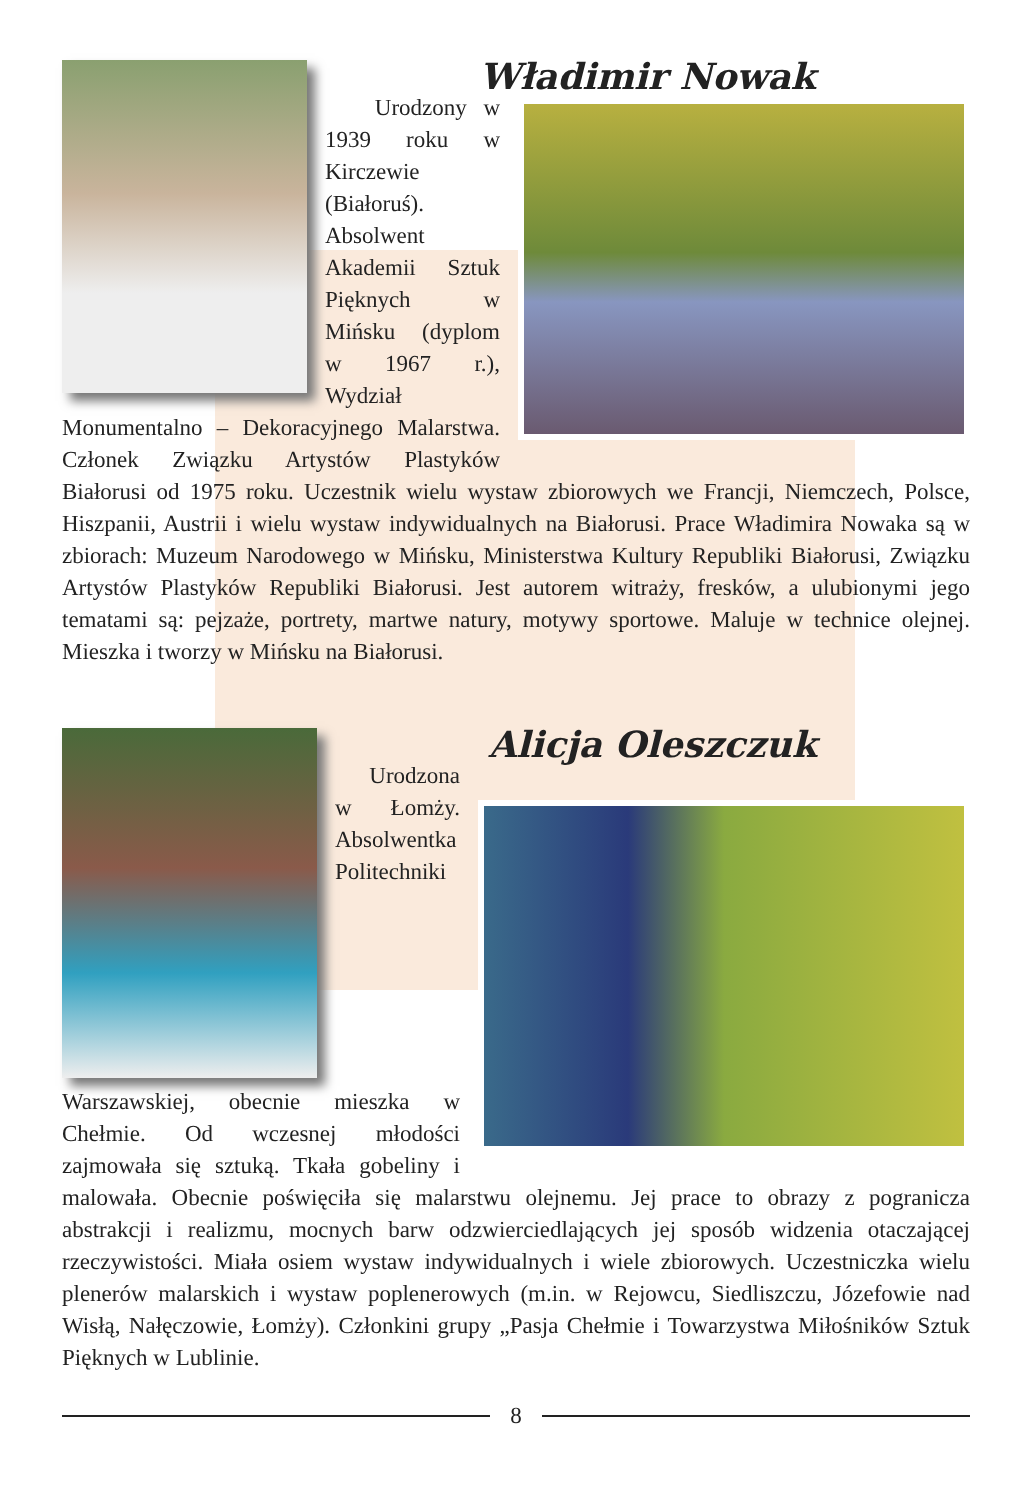Władimir Nowak
Urodzony w 1939 roku w Kirczewie (Białoruś). Absolwent Akademii Sztuk Pięknych w Mińsku (dyplom w 1967 r.), Wydział Monumentalno – Dekoracyjnego Malarstwa. Członek Związku Artystów Plastyków Białorusi od 1975 roku. Uczestnik wielu wystaw zbiorowych we Francji, Niemczech, Polsce, Hiszpanii, Austrii i wielu wystaw indywidualnych na Białorusi. Prace Władimira Nowaka są w zbiorach: Muzeum Narodowego w Mińsku, Ministerstwa Kultury Republiki Białorusi, Związku Artystów Plastyków Republiki Białorusi. Jest autorem witraży, fresków, a ulubionymi jego tematami są: pejzaże, portrety, martwe natury, motywy sportowe. Maluje w technice olejnej. Mieszka i tworzy w Mińsku na Białorusi.
Alicja Oleszczuk
Urodzona w Łomży. Absolwentka Politechniki Warszawskiej, obecnie mieszka w Chełmie. Od wczesnej młodości zajmowała się sztuką. Tkała gobeliny i malowała. Obecnie poświęciła się malarstwu olejnemu. Jej prace to obrazy z pogranicza abstrakcji i realizmu, mocnych barw odzwierciedlających jej sposób widzenia otaczającej rzeczywistości. Miała osiem wystaw indywidualnych i wiele zbiorowych. Uczestniczka wielu plenerów malarskich i wystaw poplenerowych (m.in. w Rejowcu, Siedliszczu, Józefowie nad Wisłą, Nałęczowie, Łomży). Członkini grupy „Pasja Chełmie i Towarzystwa Miłośników Sztuk Pięknych w Lublinie.
8